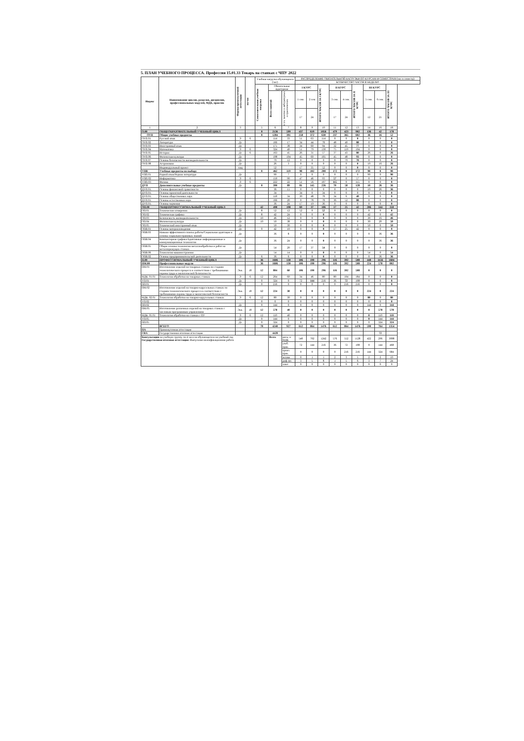5. ПЛАН УЧЕБНОГО ПРОЦЕССА. Профессия 15.01.33 Токарь на станках с ЧПУ 2022
| Индекс | Наименование циклов, разделов, дисциплин, профессиональных модулей, МДК, практик | Формы промежуточной аттестации | на час | Учебная нагрузка обучающихся (час) | | | РАСПРЕДЕЛЕНИЕ ОБЯЗАТЕЛЬНОЙ НАГРУЗКИ ПО КУРСАМ И СЕМЕСТРАМ (час в семестр) | | | | | | | | |
| --- | --- | --- | --- | --- | --- | --- | --- | --- | --- | --- | --- | --- | --- | --- | --- |
| | | | | | | | КОЛИЧЕСТВО ЧАСОВ В НЕДЕЛЮ | | | | | | | | |
| | | | | Самостоятельная учебная нагрузка | Обязательная аудиторная | | I КУРС | | ИТОГО ЧАСОВ ЗА I КУРС | II КУРС | | ИТОГО ЧАСОВ ЗА II КУРС | III КУРС | | ИТОГО ЧАСОВ ЗА III КУРС |
| | | | | | Всего занятий | в т.ч. занятия в лабораторных и практических | 1 сем. | 2 сем | | 3 сем. | 4 сем. | | 5 сем. | 6 сем. | |
| | | | | | | | 17 | 24 | | 17 | 24 | | 12 | 21 | |
| 1 | 2 | 3 | | 5 | 6 | 7 | 8 | 9 | 10 | 11 | 12 | 13 | 14 | 16 | 18 |
| О.00 | ОБЩЕОБРАЗОВАТЕЛЬНЫЙ УЧЕБНЫЙ ЦИКЛ | | | 0 | 2136 | 599 | 437 | 619 | 1056 | 479 | 423 | 902 | 136 | 42 | 178 |
| ОУП | Общие учебные предметы | | | 0 | 1284 | 391 | 258 | 372 | 630 | 237 | 365 | 602 | 36 | 16 | 52 |
| ОУП.01 | Русский язык | Э | 6 | | 114 | 33 | 51 | 63 | 114 | 0 | 0 | 0 | 0 | 0 | 0 |
| ОУП.02 | Литература | Дз | | | 166 | 17 | 34 | 44 | 78 | 48 | 40 | 88 | 0 | 0 | 0 |
| ОУП.03 | Иностранный язык | Дз | | | 171 | 38 | 34 | 60 | 94 | 32 | 45 | 77 | 0 | 0 | 0 |
| ОУП.04 | Математика | Э | 6 | | 324 | 49 | 51 | 79 | 130 | 75 | 119 | 194 | 0 | 0 | 0 |
| ОУП.05 | История | Дз | 6 | | 163 | 45 | 26 | 31 | 57 | 37 | 43 | 80 | 26 | 0 | 26 |
| ОУП.06 | Физическая культура | Дз | | | 198 | 194 | 45 | 60 | 105 | 45 | 48 | 93 | 0 | 0 | 0 |
| ОУП.07 | Основы безопасности жизнедеятельности | Дз | | | 70 | 12 | 0 | 0 | 0 | 0 | 70 | 70 | 0 | 0 | 0 |
| ОУП.08 | Астрономия | Дз | | | 26 | 3 | 0 | 0 | 0 | 0 | 0 | 0 | 10 | 16 | 26 |
| | Индивидуальный проект | защ | | | 52 | | 17 | 35 | 52 | 0 | 0 | 0 | 0 | 0 | 0 |
| УПВ | Учебные предметы по выбору | | | 0 | 462 | 119 | 98 | 102 | 200 | 172 | 0 | 172 | 90 | 0 | 90 |
| УПП.01 | Родной язык/Родная литература | Дз | | | 90 | 7 | 0 | 0 | 0 | 0 | 0 | 0 | 90 | 0 | 90 |
| УПП.02 | Информатика | Э | 6 | | 150 | 90 | 47 | 46 | 93 | 57 | 0 | 57 | 0 | 0 | 0 |
| УПП.03 | Физика | Э | 6 | | 222 | 22 | 51 | 56 | 107 | 115 | 0 | 115 | 0 | 0 | 0 |
| ДУП | Дополнительные учебные предметы | Дз | | 0 | 390 | 89 | 81 | 145 | 226 | 70 | 58 | 128 | 10 | 26 | 36 |
| ДУП.01. | Основы финансовой грамотности | | | | 36 | 11 | 0 | 0 | 0 | 0 | 0 | 0 | 10 | 26 | 36 |
| ДУП.01. | Основы проектной деятельности | | | | 34 | | 34 | 0 | 34 | 0 | 0 | 0 | 0 | 0 | 0 |
| ДУП.01. | Основы общественных наук | | | | 118 | 34 | 30 | 48 | 78 | 34 | 6 | 40 | 0 | 0 | 0 |
| ДУП.01. | Основы естественных наук | | | | 166 | 20 | 0 | 78 | 78 | 36 | 52 | 88 | 0 | 0 | 0 |
| ДУП.01. | Основы черчения | | | | 36 | 24 | 17 | 19 | 36 | 0 | 0 | 0 | 0 | 0 | 0 |
| ОП.00 | ОБЩЕПРОФЕССИОНАЛЬНЫЙ УЧЕБНЫЙ ЦИКЛ | | | 42 | 498 | 198 | 69 | 37 | 106 | 17 | 25 | 42 | 206 | 144 | 350 |
| ОП.01 | Технические измерения | Дз | | 8 | 52 | 12 | 52 | 0 | 52 | 0 | 0 | 0 | 0 | 0 | 0 |
| ОП.02 | Техническая графика | Дз | | 8 | 42 | 24 | 0 | 0 | 0 | 0 | 0 | 0 | 42 | 0 | 42 |
| ОП.03 | Безопасность жизнедеятельности | Дз | | 10 | 46 | 12 | 0 | 0 | 0 | 0 | 0 | 0 | 30 | 16 | 46 |
| ОП.04 | Физическая культура | Дз | | 10 | 50 | 38 | 0 | 0 | 0 | 0 | 0 | 0 | 30 | 20 | 50 |
| ОП.05 | Технический иностранный язык | Дз | | | 50 | 30 | 0 | 0 | 0 | 0 | 0 | 0 | 50 | 0 | 50 |
| ОПВ.01 | Основы материаловедения | Дз | | 0 | 42 | 10 | 0 | 0 | 0 | 17 | 25 | 42 | 0 | 0 | 0 |
| ОПВ.03 | Навыки эффективного поиска работы/Социальная адаптация и основы социально-правовых знаний | Дз | | | 36 | 8 | 0 | 0 | 0 | 0 | 0 | 0 | 0 | 36 | 36 |
| ОПВ.04 | Компьютерная графика/Адаптивные информационные и коммуникационные технологии | Дз | | | 36 | 24 | 0 | 0 | 0 | 0 | 0 | 0 | 0 | 36 | 36 |
| ОПВ.05 | Общие основы технологии металлообработки и работ на металлорежущих станках | Дз | | | 54 | 20 | 17 | 37 | 54 | 0 | 0 | 0 | 0 | 0 | 0 |
| ОПВ.06 | Технология машиностроения | Дз | | | 54 | 14 | 0 | 0 | 0 | 0 | 0 | 0 | 54 | 0 | 54 |
| ОПВ.02 | Основы предпринимательской деятельности | Дз | | 6 | 36 | 6 | 0 | 0 | 0 | 0 | 0 | 0 | 0 | 36 | 36 |
| П.00 | ПРОФЕССИОНАЛЬНЫЙ УЧЕБНЫЙ ЦИКЛ | | | 36 | 1606 | 130 | 106 | 190 | 296 | 116 | 392 | 508 | 448 | 1156 | 1604 |
| ПМ.00 | Профессиональные модули | | | 36 | 1606 | 130 | 106 | 190 | 296 | 116 | 392 | 508 | 224 | 578 | 802 |
| ПМ.01 | Изготовление изделий на токарных станках по стадиям технологического процесса в соответствии с требованиями охраны труда и экологической безопасности | Экв. | 18 | 12 | 804 | 60 | 106 | 190 | 296 | 116 | 392 | 508 | 0 | 0 | 0 |
| МДК. 01.01 | Технология обработки на токарных станках | Э | 6 | 12 | 264 | 60 | 34 | 46 | 80 | 80 | 104 | 184 | 0 | 0 | 0 |
| УП.01 | | Дз | | 0 | 324 | 0 | 72 | 144 | 216 | 36 | 72 | 108 | 0 | 0 | 0 |
| ПП.01 | | Дз | | 0 | 216 | 0 | 0 | 0 | 0 | 0 | 216 | 216 | 0 | 0 | 0 |
| ПМ.02 | Изготовление изделий на токарно-карусельных станках по стадиям технологического процесса в соответствии с требованиями охраны труда и экологической безопасности | Экв. | 18 | 12 | 224 | 30 | 0 | 0 | 0 | 0 | 0 | 0 | 224 | 0 | 224 |
| МДК. 02.01 | Технология обработки на токарно-карусельных станках | Э | 6 | 12 | 80 | 30 | 0 | 0 | 0 | 0 | 0 | 0 | 80 | 0 | 80 |
| УП.02 | | | | 0 | 0 | 0 | 0 | 0 | 0 | 0 | 0 | 0 | 0 | 0 | 0 |
| ПП.02 | | Дз | | 0 | 144 | 0 | 0 | 0 | 0 | 0 | 0 | 0 | 144 | 0 | 144 |
| ПМ.05 | Изготовление различных изделий на токарных станках с числовым программным управлением | Экв. | 18 | 12 | 578 | 40 | 0 | 0 | 0 | 0 | 0 | 0 | 0 | 578 | 578 |
| МДК. 05.01 | Технология обработки на станках с ПУ | Э | 6 | 12 | 110 | 40 | 0 | 0 | 0 | 0 | 0 | 0 | 0 | 110 | 110 |
| УП.05 | | Дз | | 0 | 144 | 0 | 0 | 0 | 0 | 0 | 0 | 0 | 0 | 144 | 144 |
| ПП.05 | | Дз | | 0 | 324 | 0 | 0 | 0 | 0 | 0 | 0 | 0 | 0 | 324 | 324 |
| | ВСЕГО | | | 78 | 4240 | 927 | 612 | 864 | 1476 | 612 | 864 | 1476 | 590 | 764 | 1354 |
| ПА | Промежуточная аттестация | | | | | | | | | | | | | | |
| ГИА | Государственная итоговая аттестация | | | | 4428 | | | | | | | | | 72 | |
| Консультации на учебную группу. по 4 часа на обучающегося на учебный год Государственная итоговая аттестация: Выпускная квалификационная работа | | | | | Всего | дисц. и МДК | 540 | 702 | 1242 | 576 | 552 | 1128 | 422 | 296 | 3088 |
| | | | | | | учеб. прак. | 72 | 144 | 216 | 36 | 72 | 108 | 0 | 144 | 468 |
| | | | | | | произ. прак. | 0 | 0 | 0 | 0 | 216 | 216 | 144 | 324 | 684 |
| | | | | | | экзаме | 0 | 1 | 1 | 2 | 3 | 5 | 2 | 2 | 10 |
| | | | | | | диф.зач | 3 | 5 | 8 | 1 | 5 | 6 | 3 | 7 | 24 |
| | | | | | | зачет | 0 | 0 | 0 | 0 | 0 | 0 | 0 | 0 | 0 |